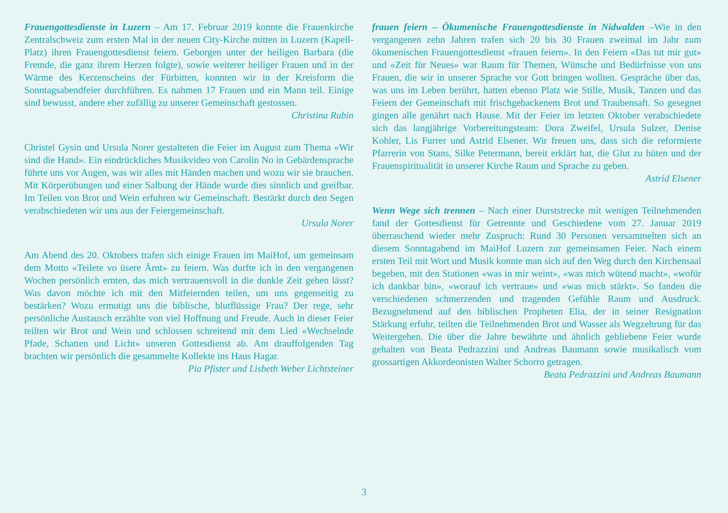Frauengottesdienste in Luzern – Am 17. Februar 2019 konnte die Frauenkirche Zentralschweiz zum ersten Mal in der neuen City-Kirche mitten in Luzern (Kapell-Platz) ihren Frauengottesdienst feiern. Geborgen unter der heiligen Barbara (die Fremde, die ganz ihrem Herzen folgte), sowie weiterer heiliger Frauen und in der Wärme des Kerzenscheins der Fürbitten, konnten wir in der Kreisform die Sonntagsabendfeier durchführen. Es nahmen 17 Frauen und ein Mann teil. Einige sind bewusst, andere eher zufällig zu unserer Gemeinschaft gestossen.
Christina Rubin
Christel Gysin und Ursula Norer gestalteten die Feier im August zum Thema «Wir sind die Hand». Ein eindrückliches Musikvideo von Carolin No in Gebärdensprache führte uns vor Augen, was wir alles mit Händen machen und wozu wir sie brauchen. Mit Körperübungen und einer Salbung der Hände wurde dies sinnlich und greifbar. Im Teilen von Brot und Wein erfuhren wir Gemeinschaft. Bestärkt durch den Segen verabschiedeten wir uns aus der Feiergemeinschaft.
Ursula Norer
Am Abend des 20. Oktobers trafen sich einige Frauen im MaiHof, um gemeinsam dem Motto «Teilete vo üsere Ärnt» zu feiern. Was durfte ich in den vergangenen Wochen persönlich ernten, das mich vertrauensvoll in die dunkle Zeit gehen lässt? Was davon möchte ich mit den Mitfeiernden teilen, um uns gegenseitig zu bestärken? Wozu ermutigt uns die biblische, blutflüssige Frau? Der rege, sehr persönliche Austausch erzählte von viel Hoffnung und Freude. Auch in dieser Feier teilten wir Brot und Wein und schlossen schreitend mit dem Lied «Wechselnde Pfade, Schatten und Licht» unseren Gottesdienst ab. Am drauffolgenden Tag brachten wir persönlich die gesammelte Kollekte ins Haus Hagar.
Pia Pfister und Lisbeth Weber Lichtsteiner
frauen feiern – Ökumenische Frauengottesdienste in Nidwalden –Wie in den vergangenen zehn Jahren trafen sich 20 bis 30 Frauen zweimal im Jahr zum ökumenischen Frauengottesdienst «frauen feiern». In den Feiern «Das tut mir gut» und «Zeit für Neues» war Raum für Themen, Wünsche und Bedürfnisse von uns Frauen, die wir in unserer Sprache vor Gott bringen wollten. Gespräche über das, was uns im Leben berührt, hatten ebenso Platz wie Stille, Musik, Tanzen und das Feiern der Gemeinschaft mit frischgebackenem Brot und Traubensaft. So gesegnet gingen alle genährt nach Hause. Mit der Feier im letzten Oktober verabschiedete sich das langjährige Vorbereitungsteam: Dora Zweifel, Ursula Sulzer, Denise Kohler, Lis Furrer und Astrid Elsener. Wir freuen uns, dass sich die reformierte Pfarrerin von Stans, Silke Petermann, bereit erklärt hat, die Glut zu hüten und der Frauenspiritualität in unserer Kirche Raum und Sprache zu geben.
Astrid Elsener
Wenn Wege sich trennen – Nach einer Durststrecke mit wenigen Teilnehmenden fand der Gottesdienst für Getrennte und Geschiedene vom 27. Januar 2019 überraschend wieder mehr Zuspruch: Rund 30 Personen versammelten sich an diesem Sonntagabend im MaiHof Luzern zur gemeinsamen Feier. Nach einem ersten Teil mit Wort und Musik konnte man sich auf den Weg durch den Kirchensaal begeben, mit den Stationen «was in mir weint», «was mich wütend macht», «wofür ich dankbar bin», «worauf ich vertraue» und «was mich stärkt». So fanden die verschiedenen schmerzenden und tragenden Gefühle Raum und Ausdruck. Bezugnehmend auf den biblischen Propheten Elia, der in seiner Resignation Stärkung erfuhr, teilten die Teilnehmenden Brot und Wasser als Wegzehrung für das Weitergehen. Die über die Jahre bewährte und ähnlich gebliebene Feier wurde gehalten von Beata Pedrazzini und Andreas Baumann sowie musikalisch vom grossartigen Akkordeonisten Walter Schorro getragen.
Beata Pedrazzini und Andreas Baumann
3